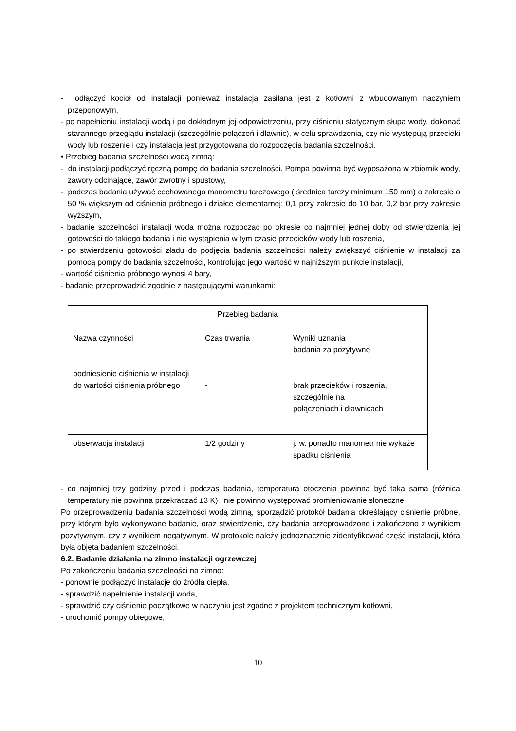- odłączyć kocioł od instalacji ponieważ instalacja zasilana jest z kotłowni z wbudowanym naczyniem przeponowym,
- po napełnieniu instalacji wodą i po dokładnym jej odpowietrzeniu, przy ciśnieniu statycznym słupa wody, dokonać starannego przeglądu instalacji (szczególnie połączeń i dławnic), w celu sprawdzenia, czy nie występują przecieki wody lub roszenie i czy instalacja jest przygotowana do rozpoczęcia badania szczelności.
• Przebieg badania szczelności wodą zimną:
- do instalacji podłączyć ręczną pompę do badania szczelności. Pompa powinna być wyposażona w zbiornik wody, zawory odcinające, zawór zwrotny i spustowy,
- podczas badania używać cechowanego manometru tarczowego ( średnica tarczy minimum 150 mm) o zakresie o 50 % większym od ciśnienia próbnego i działce elementarnej: 0,1 przy zakresie do 10 bar, 0,2 bar przy zakresie wyższym,
- badanie szczelności instalacji woda można rozpocząć po okresie co najmniej jednej doby od stwierdzenia jej gotowości do takiego badania i nie wystąpienia w tym czasie przecieków wody lub roszenia,
- po stwierdzeniu gotowości zładu do podjęcia badania szczelności należy zwiększyć ciśnienie w instalacji za pomocą pompy do badania szczelności, kontrolując jego wartość w najniższym punkcie instalacji,
- wartość ciśnienia próbnego wynosi 4 bary,
- badanie przeprowadzić zgodnie z następującymi warunkami:
| Przebieg badania | | |
| Nazwa czynności | Czas trwania | Wyniki uznania badania za pozytywne |
| podniesienie ciśnienia w instalacji do wartości ciśnienia próbnego | - | brak przecieków i roszenia, szczególnie na połączeniach i dławnicach |
| obserwacja instalacji | 1/2 godziny | j. w. ponadto manometr nie wykaże spadku ciśnienia |
- co najmniej trzy godziny przed i podczas badania, temperatura otoczenia powinna być taka sama (różnica temperatury nie powinna przekraczać ±3 K) i nie powinno występować promieniowanie słoneczne.
Po przeprowadzeniu badania szczelności wodą zimną, sporządzić protokół badania określający ciśnienie próbne, przy którym było wykonywane badanie, oraz stwierdzenie, czy badania przeprowadzono i zakończono z wynikiem pozytywnym, czy z wynikiem negatywnym. W protokole należy jednoznacznie zidentyfikować część instalacji, która była objęta badaniem szczelności.
6.2. Badanie działania na zimno instalacji ogrzewczej
Po zakończeniu badania szczelności na zimno:
- ponownie podłączyć instalacje do źródła ciepła,
- sprawdzić napełnienie instalacji woda,
- sprawdzić czy ciśnienie początkowe w naczyniu jest zgodne z projektem technicznym kotłowni,
- uruchomić pompy obiegowe,
10